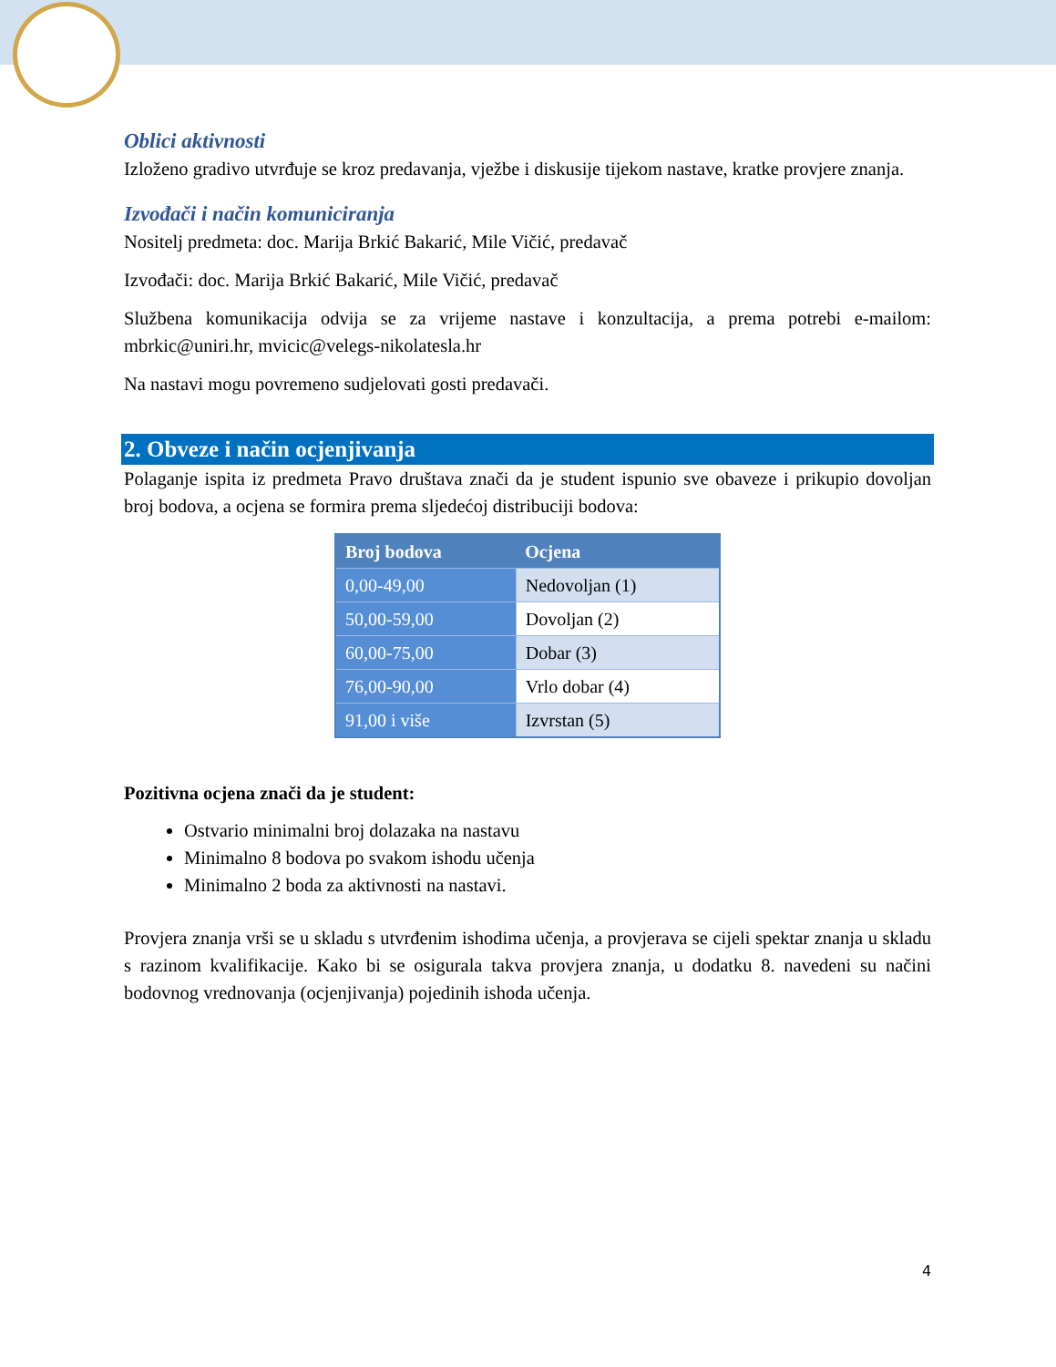Oblici aktivnosti
Izloženo gradivo utvrđuje se kroz predavanja, vježbe i diskusije tijekom nastave, kratke provjere znanja.
Izvođači i način komuniciranja
Nositelj predmeta: doc. Marija Brkić Bakarić, Mile Vičić, predavač
Izvođači: doc. Marija Brkić Bakarić, Mile Vičić, predavač
Službena komunikacija odvija se za vrijeme nastave i konzultacija, a prema potrebi e-mailom: mbrkic@uniri.hr, mvicic@velegs-nikolatesla.hr
Na nastavi mogu povremeno sudjelovati gosti predavači.
2. Obveze i način ocjenjivanja
Polaganje ispita iz predmeta Pravo društava znači da je student ispunio sve obaveze i prikupio dovoljan broj bodova, a ocjena se formira prema sljedećoj distribuciji bodova:
| Broj bodova | Ocjena |
| --- | --- |
| 0,00-49,00 | Nedovoljan (1) |
| 50,00-59,00 | Dovoljan (2) |
| 60,00-75,00 | Dobar (3) |
| 76,00-90,00 | Vrlo dobar (4) |
| 91,00 i više | Izvrstan (5) |
Pozitivna ocjena znači da je student:
Ostvario minimalni broj dolazaka na nastavu
Minimalno 8 bodova po svakom ishodu učenja
Minimalno 2 boda za aktivnosti na nastavi.
Provjera znanja vrši se u skladu s utvrđenim ishodima učenja, a provjerava se cijeli spektar znanja u skladu s razinom kvalifikacije. Kako bi se osigurala takva provjera znanja, u dodatku 8. navedeni su načini bodovnog vrednovanja (ocjenjivanja) pojedinih ishoda učenja.
4